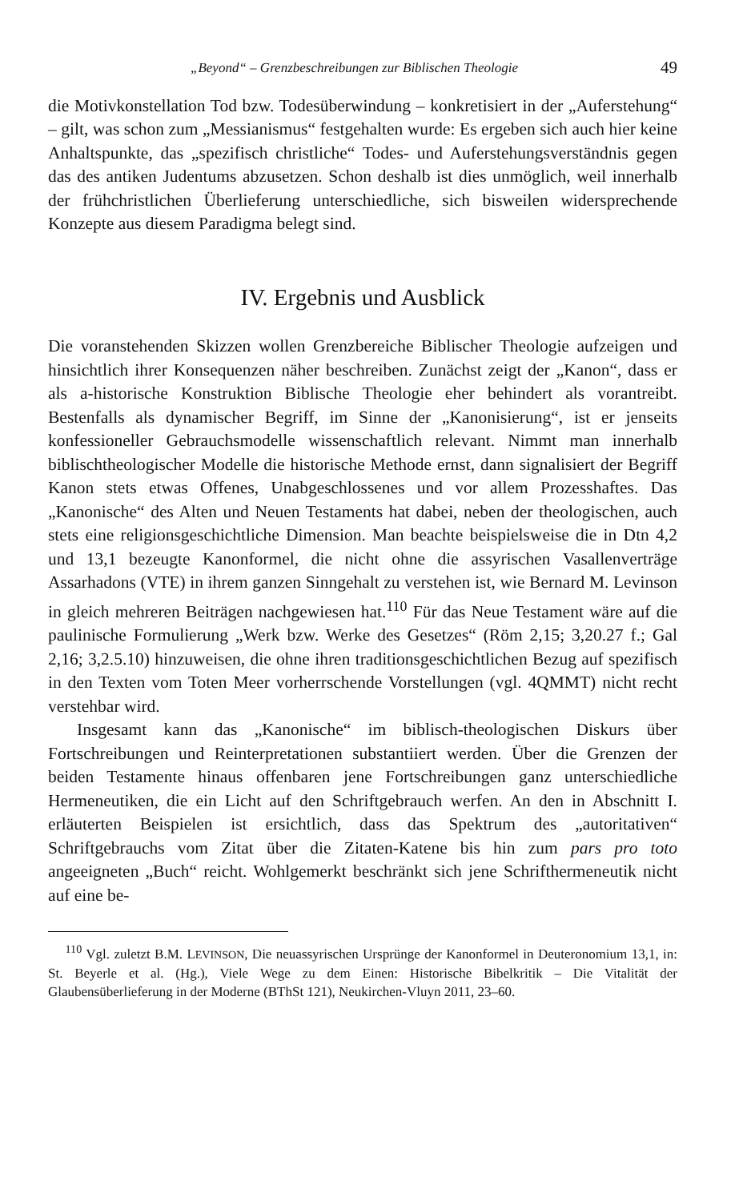„Beyond“ – Grenzbeschreibungen zur Biblischen Theologie 49
die Motivkonstellation Tod bzw. Todesüberwindung – konkretisiert in der „Auferstehung“ – gilt, was schon zum „Messianismus“ festgehalten wurde: Es ergeben sich auch hier keine Anhaltspunkte, das „spezifisch christliche“ Todes- und Auferstehungsverständnis gegen das des antiken Judentums abzusetzen. Schon deshalb ist dies unmöglich, weil innerhalb der frühchristlichen Überlieferung unterschiedliche, sich bisweilen widersprechende Konzepte aus diesem Paradigma belegt sind.
IV. Ergebnis und Ausblick
Die voranstehenden Skizzen wollen Grenzbereiche Biblischer Theologie aufzeigen und hinsichtlich ihrer Konsequenzen näher beschreiben. Zunächst zeigt der „Kanon“, dass er als a-historische Konstruktion Biblische Theologie eher behindert als vorantreibt. Bestenfalls als dynamischer Begriff, im Sinne der „Kanonisierung“, ist er jenseits konfessioneller Gebrauchsmodelle wissenschaftlich relevant. Nimmt man innerhalb biblischtheologischer Modelle die historische Methode ernst, dann signalisiert der Begriff Kanon stets etwas Offenes, Unabgeschlossenes und vor allem Prozesshaftes. Das „Kanonische“ des Alten und Neuen Testaments hat dabei, neben der theologischen, auch stets eine religionsgeschichtliche Dimension. Man beachte beispielsweise die in Dtn 4,2 und 13,1 bezeugte Kanonformel, die nicht ohne die assyrischen Vasallenverträge Assarhadons (VTE) in ihrem ganzen Sinngehalt zu verstehen ist, wie Bernard M. Levinson in gleich mehreren Beiträgen nachgewiesen hat.<sup>110</sup> Für das Neue Testament wäre auf die paulinische Formulierung „Werk bzw. Werke des Gesetzes“ (Röm 2,15; 3,20.27 f.; Gal 2,16; 3,2.5.10) hinzuweisen, die ohne ihren traditionsgeschichtlichen Bezug auf spezifisch in den Texten vom Toten Meer vorherrschende Vorstellungen (vgl. 4QMMT) nicht recht verstehbar wird.
Insgesamt kann das „Kanonische“ im biblisch-theologischen Diskurs über Fortschreibungen und Reinterpretationen substantiiert werden. Über die Grenzen der beiden Testamente hinaus offenbaren jene Fortschreibungen ganz unterschiedliche Hermeneutiken, die ein Licht auf den Schriftgebrauch werfen. An den in Abschnitt I. erläuterten Beispielen ist ersichtlich, dass das Spektrum des „autoritativen“ Schriftgebrauchs vom Zitat über die Zitaten-Katene bis hin zum pars pro toto angeeigneten „Buch“ reicht. Wohlgemerkt beschränkt sich jene Schrifthermeneutik nicht auf eine be-
<sup>110</sup> Vgl. zuletzt B.M. LEVINSON, Die neuassyrischen Ursprünge der Kanonformel in Deuteronomium 13,1, in: St. Beyerle et al. (Hg.), Viele Wege zu dem Einen: Historische Bibelkritik – Die Vitalität der Glaubensüberlieferung in der Moderne (BThSt 121), Neukirchen-Vluyn 2011, 23–60.